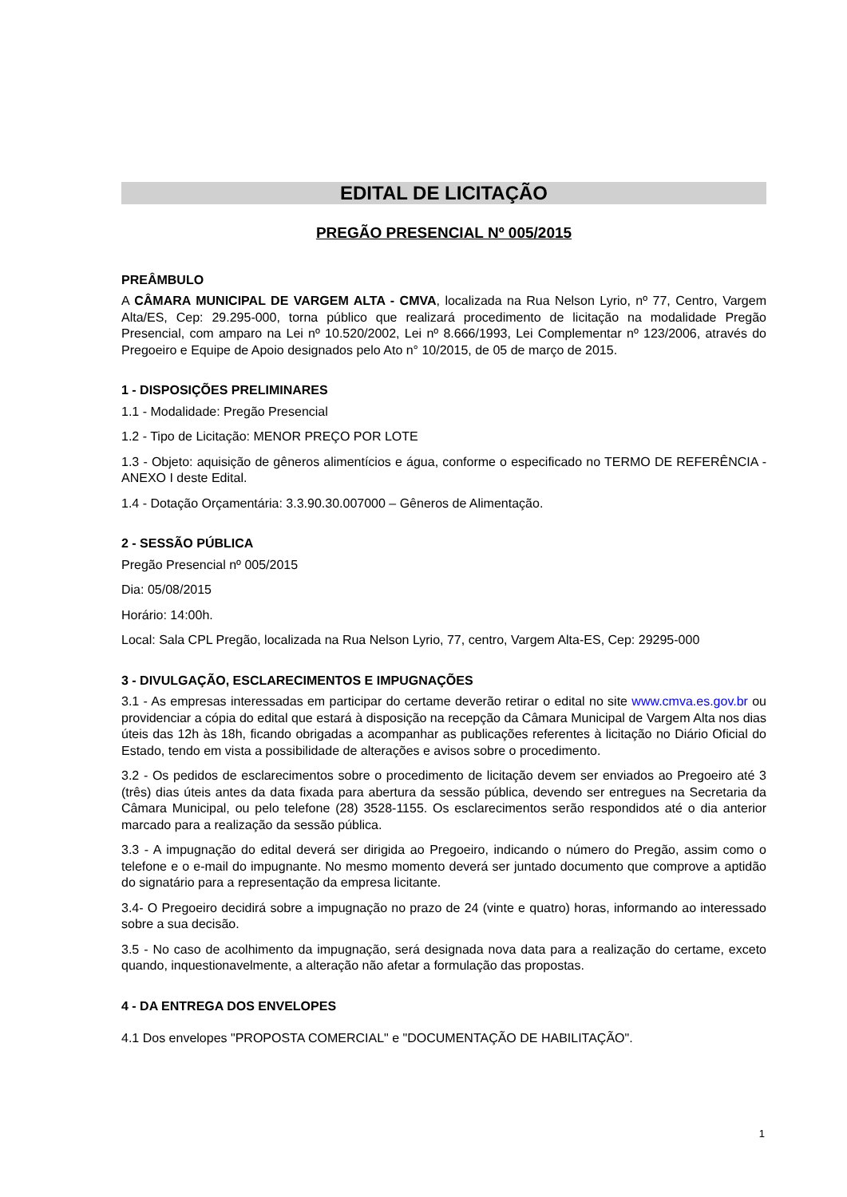EDITAL DE LICITAÇÃO
PREGÃO PRESENCIAL Nº 005/2015
PREÂMBULO
A CÂMARA MUNICIPAL DE VARGEM ALTA - CMVA, localizada na Rua Nelson Lyrio, nº 77, Centro, Vargem Alta/ES, Cep: 29.295-000, torna público que realizará procedimento de licitação na modalidade Pregão Presencial, com amparo na Lei nº 10.520/2002, Lei nº 8.666/1993, Lei Complementar nº 123/2006, através do Pregoeiro e Equipe de Apoio designados pelo Ato n° 10/2015, de 05 de março de 2015.
1 - DISPOSIÇÕES PRELIMINARES
1.1 - Modalidade: Pregão Presencial
1.2 - Tipo de Licitação: MENOR PREÇO POR LOTE
1.3 - Objeto: aquisição de gêneros alimentícios e água, conforme o especificado no TERMO DE REFERÊNCIA - ANEXO I deste Edital.
1.4 - Dotação Orçamentária: 3.3.90.30.007000 – Gêneros de Alimentação.
2 - SESSÃO PÚBLICA
Pregão Presencial nº 005/2015
Dia: 05/08/2015
Horário: 14:00h.
Local: Sala CPL Pregão, localizada na Rua Nelson Lyrio, 77, centro, Vargem Alta-ES, Cep: 29295-000
3 - DIVULGAÇÃO, ESCLARECIMENTOS E IMPUGNAÇÕES
3.1 - As empresas interessadas em participar do certame deverão retirar o edital no site www.cmva.es.gov.br ou providenciar a cópia do edital que estará à disposição na recepção da Câmara Municipal de Vargem Alta nos dias úteis das 12h às 18h, ficando obrigadas a acompanhar as publicações referentes à licitação no Diário Oficial do Estado, tendo em vista a possibilidade de alterações e avisos sobre o procedimento.
3.2 - Os pedidos de esclarecimentos sobre o procedimento de licitação devem ser enviados ao Pregoeiro até 3 (três) dias úteis antes da data fixada para abertura da sessão pública, devendo ser entregues na Secretaria da Câmara Municipal, ou pelo telefone (28) 3528-1155. Os esclarecimentos serão respondidos até o dia anterior marcado para a realização da sessão pública.
3.3 - A impugnação do edital deverá ser dirigida ao Pregoeiro, indicando o número do Pregão, assim como o telefone e o e-mail do impugnante. No mesmo momento deverá ser juntado documento que comprove a aptidão do signatário para a representação da empresa licitante.
3.4- O Pregoeiro decidirá sobre a impugnação no prazo de 24 (vinte e quatro) horas, informando ao interessado sobre a sua decisão.
3.5 - No caso de acolhimento da impugnação, será designada nova data para a realização do certame, exceto quando, inquestionavelmente, a alteração não afetar a formulação das propostas.
4 - DA ENTREGA DOS ENVELOPES
4.1 Dos envelopes "PROPOSTA COMERCIAL" e "DOCUMENTAÇÃO DE HABILITAÇÃO".
1